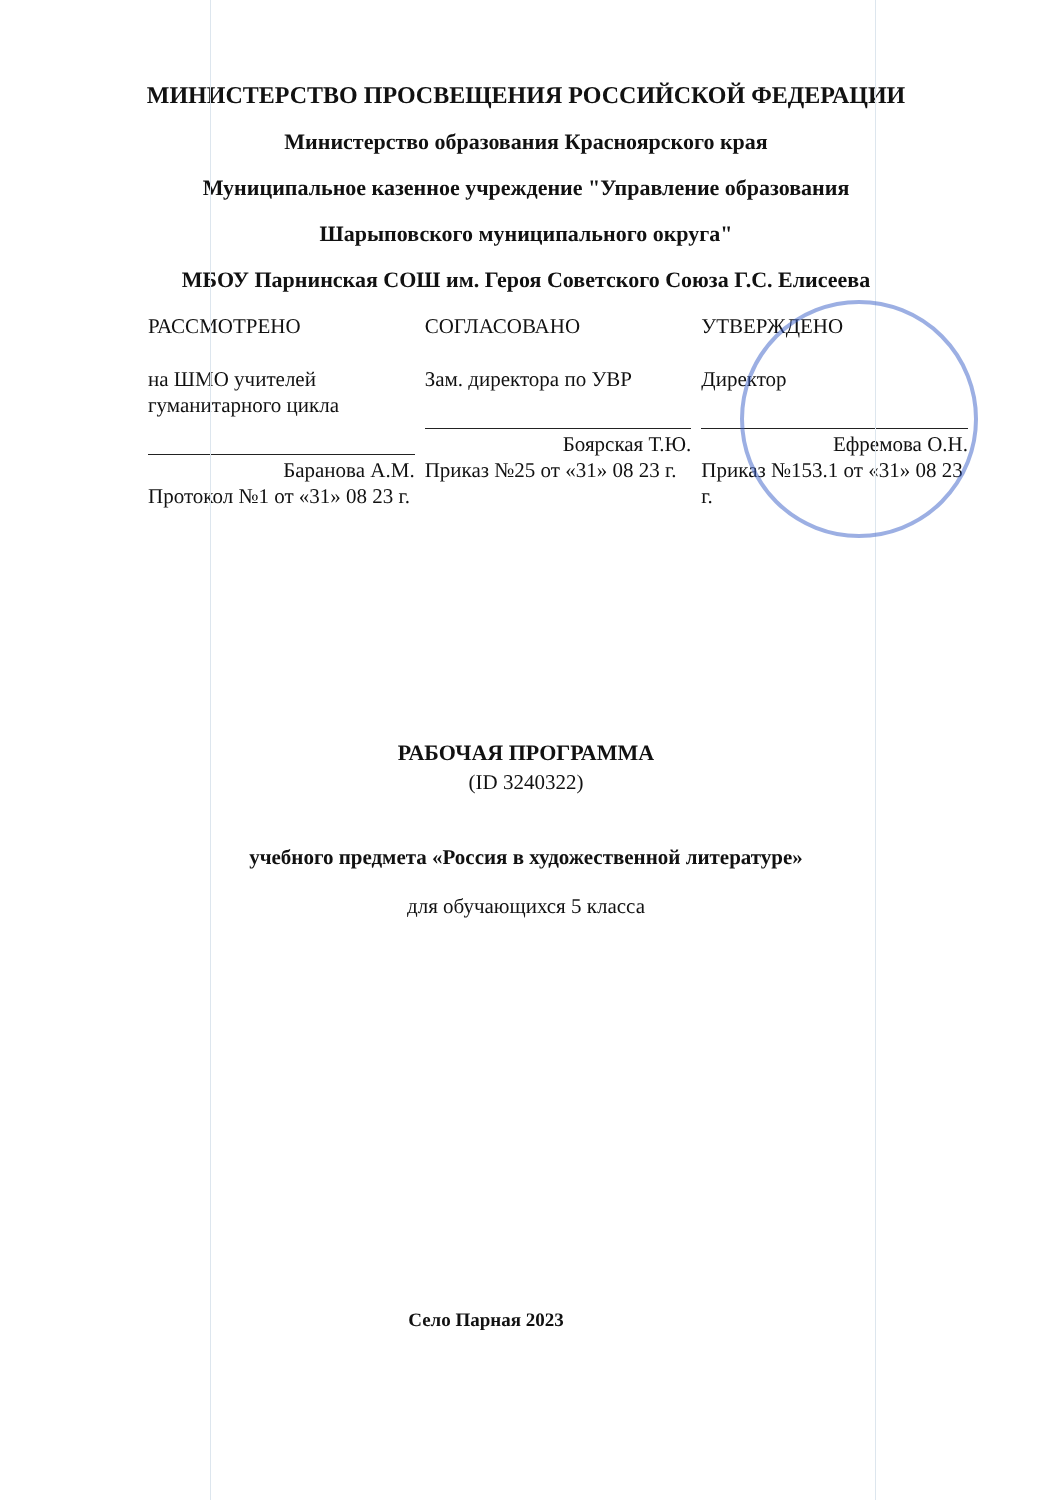МИНИСТЕРСТВО ПРОСВЕЩЕНИЯ РОССИЙСКОЙ ФЕДЕРАЦИИ
Министерство образования Красноярского края
Муниципальное казенное учреждение "Управление образования
Шарыповского муниципального округа"
МБОУ Парнинская СОШ им. Героя Советского Союза Г.С. Елисеева
РАССМОТРЕНО
на ШМО учителей гуманитарного цикла
Баранова А.М.
Протокол №1 от «31» 08 23 г.
СОГЛАСОВАНО
Зам. директора по УВР
Боярская Т.Ю.
Приказ №25 от «31» 08 23 г.
УТВЕРЖДЕНО
Директор
Ефремова О.Н.
Приказ №153.1 от «31» 08 23 г.
РАБОЧАЯ ПРОГРАММА
(ID 3240322)
учебного предмета «Россия в художественной литературе»
для обучающихся 5 класса
Село Парная 2023